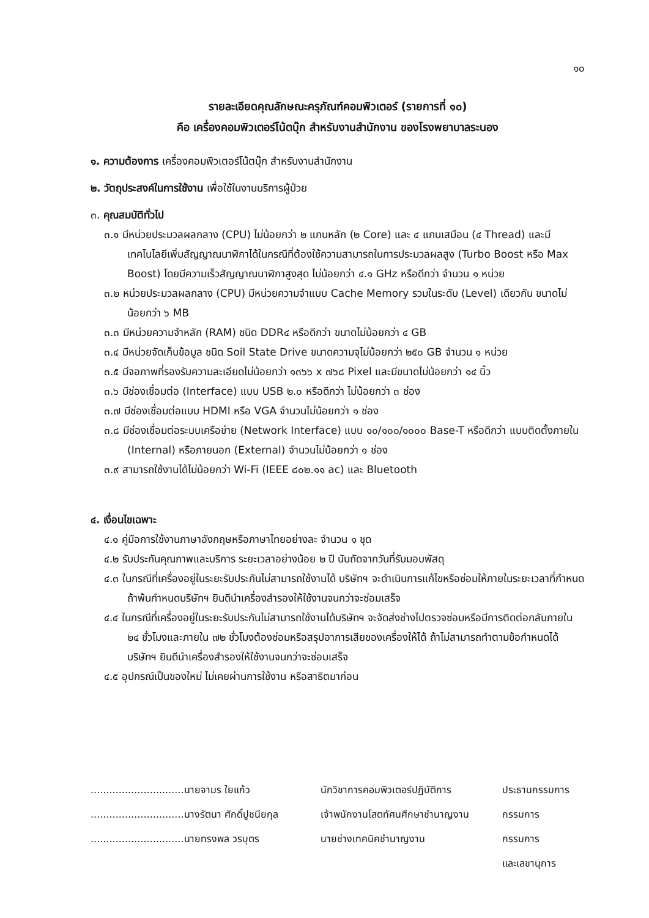๑๐
รายละเอียดคุณลักษณะครุภัณฑ์คอมพิวเตอร์ (รายการที่ ๑๐)
คือ เครื่องคอมพิวเตอร์โน้ตบุ๊ก สำหรับงานสำนักงาน ของโรงพยาบาลระนอง
๑. ความต้องการ เครื่องคอมพิวเตอร์โน้ตบุ๊ก สำหรับงานสำนักงาน
๒. วัตถุประสงค์ในการใช้งาน เพื่อใช้ในงานบริการผู้ป่วย
๓. คุณสมบัติทั่วไป
๓.๑ มีหน่วยประมวลผลกลาง (CPU) ไม่น้อยกว่า ๒ แกนหลัก (๒ Core) และ ๔ แกนเสมือน (๔ Thread) และมีเทคโนโลยีเพิ่มสัญญาณนาฬิกาได้ในกรณีที่ต้องใช้ความสามารถในการประมวลผลสูง (Turbo Boost หรือ Max Boost) โดยมีความเร็วสัญญาณนาฬิกาสูงสุด ไม่น้อยกว่า ๔.๑ GHz หรือดีกว่า จำนวน ๑ หน่วย
๓.๒ หน่วยประมวลผลกลาง (CPU) มีหน่วยความจำแบบ Cache Memory รวมในระดับ (Level) เดียวกัน ขนาดไม่น้อยกว่า ๖ MB
๓.๓ มีหน่วยความจำหลัก (RAM) ชนิด DDR๔ หรือดีกว่า ขนาดไม่น้อยกว่า ๔ GB
๓.๔ มีหน่วยจัดเก็บข้อมูล ชนิด Soil State Drive ขนาดความจุไม่น้อยกว่า ๒๕๐ GB จำนวน ๑ หน่วย
๓.๕ มีจอภาพที่รองรับความละเอียดไม่น้อยกว่า ๑๓๖๖ x ๗๖๘ Pixel และมีขนาดไม่น้อยกว่า ๑๔ นิ้ว
๓.๖ มีช่องเชื่อมต่อ (Interface) แบบ USB ๒.๐ หรือดีกว่า ไม่น้อยกว่า ๓ ช่อง
๓.๗ มีช่องเชื่อมต่อแบบ HDMI หรือ VGA จำนวนไม่น้อยกว่า ๑ ช่อง
๓.๘ มีช่องเชื่อมต่อระบบเครือข่าย (Network Interface) แบบ ๑๐/๑๐๐/๑๐๐๐ Base-T หรือดีกว่า แบบติดตั้งภายใน (Internal) หรือภายนอก (External) จำนวนไม่น้อยกว่า ๑ ช่อง
๓.๙ สามารถใช้งานได้ไม่น้อยกว่า Wi-Fi (IEEE ๘๐๒.๑๑ ac) และ Bluetooth
๔. เงื่อนไขเฉพาะ
๔.๑ คู่มือการใช้งานภาษาอังกฤษหรือภาษาไทยอย่างละ จำนวน ๑ ชุด
๔.๒ รับประกันคุณภาพและบริการ ระยะเวลาอย่างน้อย ๒ ปี นับถัดจากวันที่รับมอบพัสดุ
๔.๓ ในกรณีที่เครื่องอยู่ในระยะรับประกันไม่สามารถใช้งานได้ บริษัทฯ จะดำเนินการแก้ไขหรือซ่อมให้ภายในระยะเวลาที่กำหนด ถ้าพ้นกำหนดบริษัทฯ ยินดีนำเครื่องสำรองให้ใช้งานจนกว่าจะซ่อมเสร็จ
๔.๔ ในกรณีที่เครื่องอยู่ในระยะรับประกันไม่สามารถใช้งานได้บริษัทฯ จะจัดส่งช่างไปตรวจซ่อมหรือมีการติดต่อกลับภายใน ๒๔ ชั่วโมงและภายใน ๗๒ ชั่วโมงต้องซ่อมหรือสรุปอาการเสียของเครื่องให้ได้ ถ้าไม่สามารถทำตามข้อกำหนดได้ บริษัทฯ ยินดีนำเครื่องสำรองให้ใช้งานจนกว่าจะซ่อมเสร็จ
๔.๕ อุปกรณ์เป็นของใหม่ ไม่เคยผ่านการใช้งาน หรือสาธิตมาก่อน
| ..............................นายจามร ใยแก้ว | นักวิชาการคอมพิวเตอร์ปฏิบัติการ | ประธานกรรมการ |
| ..............................นางรัตนา ศักดิ์ปูชนียกุล | เจ้าพนักงานโสตทัศนศึกษาชำนาญงาน | กรรมการ |
| ..............................นายทรงพล วรบุตร | นายช่างเทคนิคชำนาญงาน | กรรมการ |
| | | และเลขานุการ |